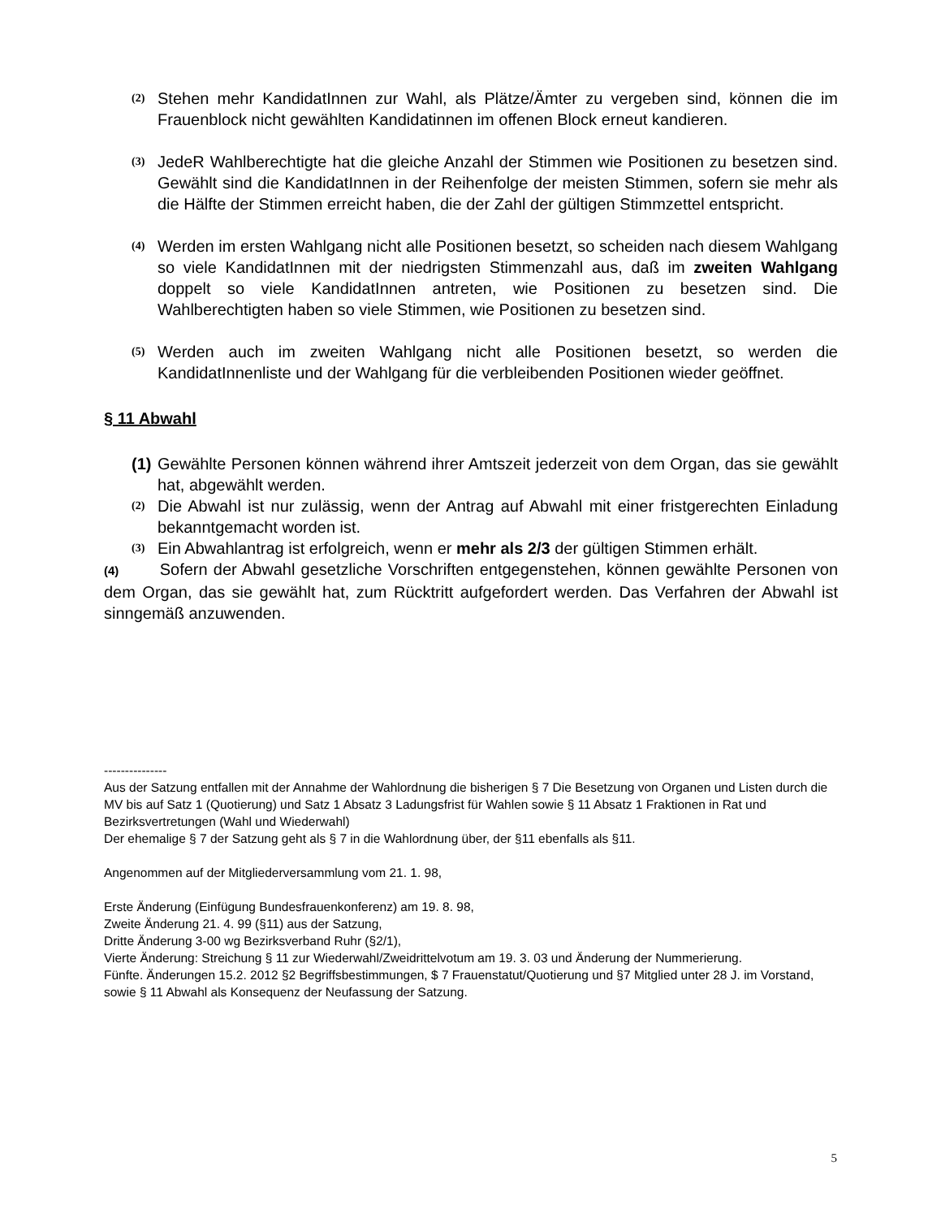(2) Stehen mehr KandidatInnen zur Wahl, als Plätze/Ämter zu vergeben sind, können die im Frauenblock nicht gewählten Kandidatinnen im offenen Block erneut kandieren.
(3) JedeR Wahlberechtigte hat die gleiche Anzahl der Stimmen wie Positionen zu besetzen sind. Gewählt sind die KandidatInnen in der Reihenfolge der meisten Stimmen, sofern sie mehr als die Hälfte der Stimmen erreicht haben, die der Zahl der gültigen Stimmzettel entspricht.
(4) Werden im ersten Wahlgang nicht alle Positionen besetzt, so scheiden nach diesem Wahlgang so viele KandidatInnen mit der niedrigsten Stimmenzahl aus, daß im zweiten Wahlgang doppelt so viele KandidatInnen antreten, wie Positionen zu besetzen sind. Die Wahlberechtigten haben so viele Stimmen, wie Positionen zu besetzen sind.
(5) Werden auch im zweiten Wahlgang nicht alle Positionen besetzt, so werden die KandidatInnenliste und der Wahlgang für die verbleibenden Positionen wieder geöffnet.
§ 11 Abwahl
(1) Gewählte Personen können während ihrer Amtszeit jederzeit von dem Organ, das sie gewählt hat, abgewählt werden.
(2) Die Abwahl ist nur zulässig, wenn der Antrag auf Abwahl mit einer fristgerechten Einladung bekanntgemacht worden ist.
(3) Ein Abwahlantrag ist erfolgreich, wenn er mehr als 2/3 der gültigen Stimmen erhält.
(4) Sofern der Abwahl gesetzliche Vorschriften entgegenstehen, können gewählte Personen von dem Organ, das sie gewählt hat, zum Rücktritt aufgefordert werden. Das Verfahren der Abwahl ist sinngemäß anzuwenden.
---------------
Aus der Satzung entfallen mit der Annahme der Wahlordnung die bisherigen § 7 Die Besetzung von Organen und Listen durch die MV bis auf Satz 1 (Quotierung) und Satz 1 Absatz 3 Ladungsfrist für Wahlen sowie § 11 Absatz 1 Fraktionen in Rat und Bezirksvertretungen (Wahl und Wiederwahl)
Der ehemalige § 7 der Satzung geht als § 7 in die Wahlordnung über, der §11 ebenfalls als §11.
Angenommen auf der Mitgliederversammlung vom 21. 1. 98,
Erste Änderung (Einfügung Bundesfrauenkonferenz) am 19. 8. 98,
Zweite Änderung 21. 4. 99 (§11) aus der Satzung,
Dritte Änderung 3-00 wg Bezirksverband Ruhr (§2/1),
Vierte Änderung: Streichung § 11 zur Wiederwahl/Zweidrittelvotum am 19. 3. 03 und Änderung der Nummerierung.
Fünfte. Änderungen 15.2. 2012 §2 Begriffsbestimmungen, $ 7 Frauenstatut/Quotierung und §7 Mitglied unter 28 J. im Vorstand, sowie § 11 Abwahl als Konsequenz der Neufassung der Satzung.
5